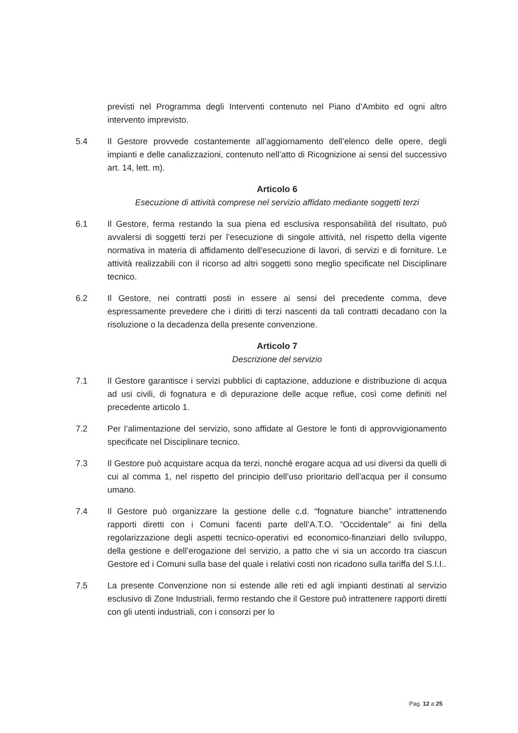previsti nel Programma degli Interventi contenuto nel Piano d’Ambito ed ogni altro intervento imprevisto.
5.4 Il Gestore provvede costantemente all’aggiornamento dell’elenco delle opere, degli impianti e delle canalizzazioni, contenuto nell’atto di Ricognizione ai sensi del successivo art. 14, lett. m).
Articolo 6
Esecuzione di attività comprese nel servizio affidato mediante soggetti terzi
6.1 Il Gestore, ferma restando la sua piena ed esclusiva responsabilità del risultato, può avvalersi di soggetti terzi per l’esecuzione di singole attività, nel rispetto della vigente normativa in materia di affidamento dell'esecuzione di lavori, di servizi e di forniture. Le attività realizzabili con il ricorso ad altri soggetti sono meglio specificate nel Disciplinare tecnico.
6.2 Il Gestore, nei contratti posti in essere ai sensi del precedente comma, deve espressamente prevedere che i diritti di terzi nascenti da tali contratti decadano con la risoluzione o la decadenza della presente convenzione.
Articolo 7
Descrizione del servizio
7.1 Il Gestore garantisce i servizi pubblici di captazione, adduzione e distribuzione di acqua ad usi civili, di fognatura e di depurazione delle acque reflue, così come definiti nel precedente articolo 1.
7.2 Per l’alimentazione del servizio, sono affidate al Gestore le fonti di approvvigionamento specificate nel Disciplinare tecnico.
7.3 Il Gestore può acquistare acqua da terzi, nonché erogare acqua ad usi diversi da quelli di cui al comma 1, nel rispetto del principio dell’uso prioritario dell’acqua per il consumo umano.
7.4 Il Gestore può organizzare la gestione delle c.d. “fognature bianche” intrattenendo rapporti diretti con i Comuni facenti parte dell’A.T.O. “Occidentale” ai fini della regolarizzazione degli aspetti tecnico-operativi ed economico-finanziari dello sviluppo, della gestione e dell’erogazione del servizio, a patto che vi sia un accordo tra ciascun Gestore ed i Comuni sulla base del quale i relativi costi non ricadono sulla tariffa del S.I.I..
7.5 La presente Convenzione non si estende alle reti ed agli impianti destinati al servizio esclusivo di Zone Industriali, fermo restando che il Gestore può intrattenere rapporti diretti con gli utenti industriali, con i consorzi per lo
Pag. 12 a 25